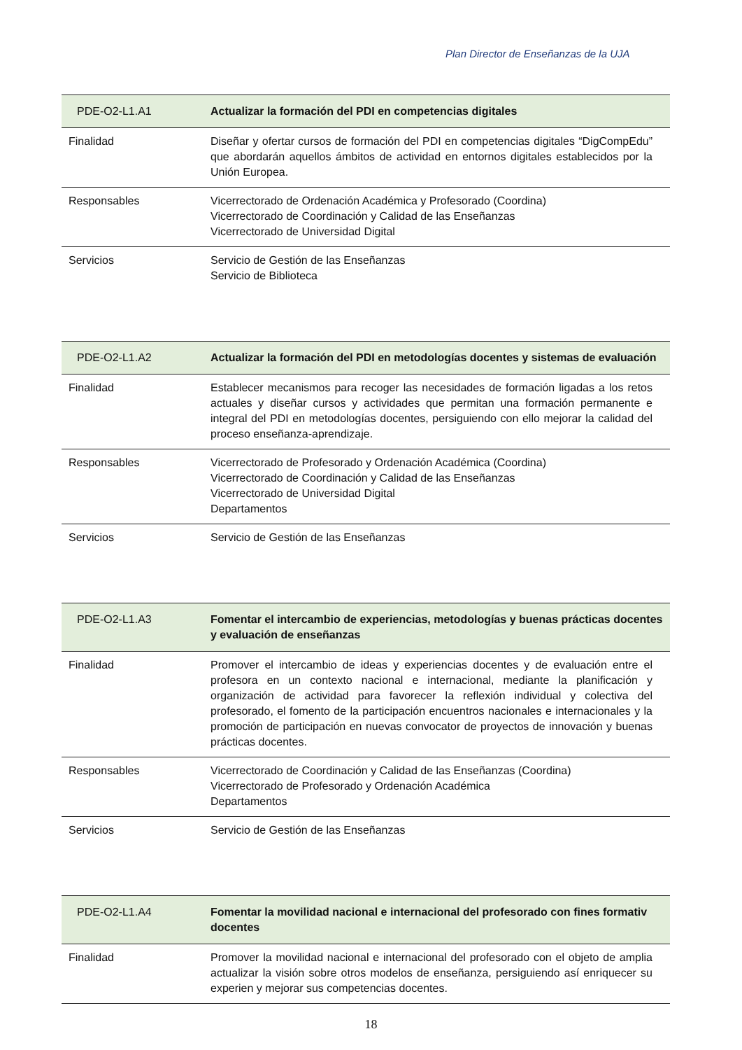Plan Director de Enseñanzas de la UJA
| PDE-O2-L1.A1 | Actualizar la formación del PDI en competencias digitales |
| --- | --- |
| Finalidad | Diseñar y ofertar cursos de formación del PDI en competencias digitales “DigCompEdu” que abordarán aquellos ámbitos de actividad en entornos digitales establecidos por la Unión Europea. |
| Responsables | Vicerrectorado de Ordenación Académica y Profesorado (Coordina) Vicerrectorado de Coordinación y Calidad de las Enseñanzas Vicerrectorado de Universidad Digital |
| Servicios | Servicio de Gestión de las Enseñanzas Servicio de Biblioteca |
| PDE-O2-L1.A2 | Actualizar la formación del PDI en metodologías docentes y sistemas de evaluación |
| --- | --- |
| Finalidad | Establecer mecanismos para recoger las necesidades de formación ligadas a los retos actuales y diseñar cursos y actividades que permitan una formación permanente e integral del PDI en metodologías docentes, persiguiendo con ello mejorar la calidad del proceso enseñanza-aprendizaje. |
| Responsables | Vicerrectorado de Profesorado y Ordenación Académica (Coordina) Vicerrectorado de Coordinación y Calidad de las Enseñanzas Vicerrectorado de Universidad Digital Departamentos |
| Servicios | Servicio de Gestión de las Enseñanzas |
| PDE-O2-L1.A3 | Fomentar el intercambio de experiencias, metodologías y buenas prácticas docentes y evaluación de enseñanzas |
| --- | --- |
| Finalidad | Promover el intercambio de ideas y experiencias docentes y de evaluación entre el profesora en un contexto nacional e internacional, mediante la planificación y organización de actividad para favorecer la reflexión individual y colectiva del profesorado, el fomento de la participación encuentros nacionales e internacionales y la promoción de participación en nuevas convocator de proyectos de innovación y buenas prácticas docentes. |
| Responsables | Vicerrectorado de Coordinación y Calidad de las Enseñanzas (Coordina) Vicerrectorado de Profesorado y Ordenación Académica Departamentos |
| Servicios | Servicio de Gestión de las Enseñanzas |
| PDE-O2-L1.A4 | Fomentar la movilidad nacional e internacional del profesorado con fines formativ docentes |
| --- | --- |
| Finalidad | Promover la movilidad nacional e internacional del profesorado con el objeto de amplia actualizar la visión sobre otros modelos de enseñanza, persiguiendo así enriquecer su experien y mejorar sus competencias docentes. |
18